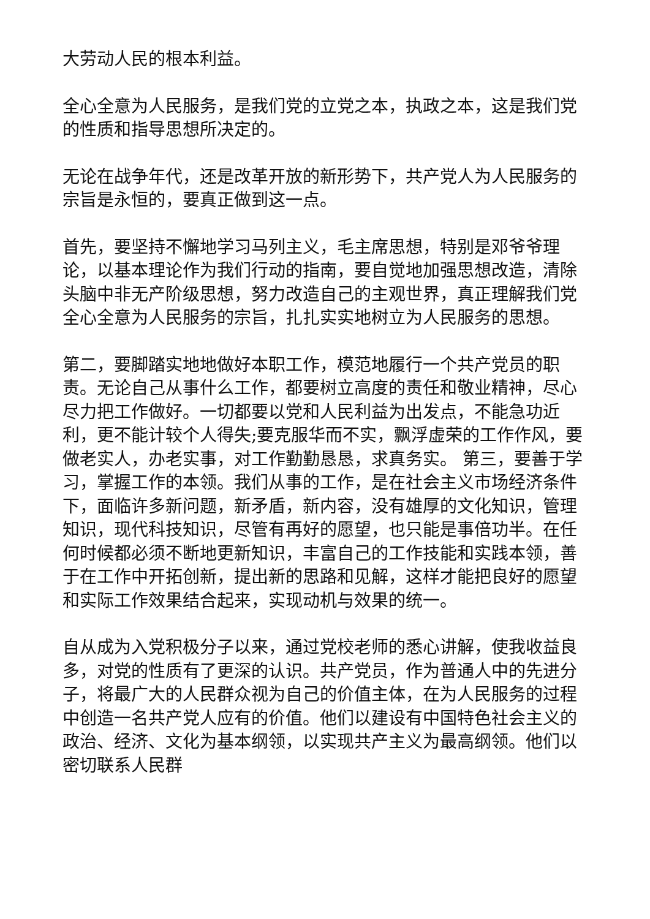大劳动人民的根本利益。
全心全意为人民服务，是我们党的立党之本，执政之本，这是我们党的性质和指导思想所决定的。
无论在战争年代，还是改革开放的新形势下，共产党人为人民服务的宗旨是永恒的，要真正做到这一点。
首先，要坚持不懈地学习马列主义，毛主席思想，特别是邓爷爷理论，以基本理论作为我们行动的指南，要自觉地加强思想改造，清除头脑中非无产阶级思想，努力改造自己的主观世界，真正理解我们党全心全意为人民服务的宗旨，扎扎实实地树立为人民服务的思想。
第二，要脚踏实地地做好本职工作，模范地履行一个共产党员的职责。无论自己从事什么工作，都要树立高度的责任和敬业精神，尽心尽力把工作做好。一切都要以党和人民利益为出发点，不能急功近利，更不能计较个人得失;要克服华而不实，飘浮虚荣的工作作风，要做老实人，办老实事，对工作勤勤恳恳，求真务实。 第三，要善于学习，掌握工作的本领。我们从事的工作，是在社会主义市场经济条件下，面临许多新问题，新矛盾，新内容，没有雄厚的文化知识，管理知识，现代科技知识，尽管有再好的愿望，也只能是事倍功半。在任何时候都必须不断地更新知识，丰富自己的工作技能和实践本领，善于在工作中开拓创新，提出新的思路和见解，这样才能把良好的愿望和实际工作效果结合起来，实现动机与效果的统一。
自从成为入党积极分子以来，通过党校老师的悉心讲解，使我收益良多，对党的性质有了更深的认识。共产党员，作为普通人中的先进分子，将最广大的人民群众视为自己的价值主体，在为人民服务的过程中创造一名共产党人应有的价值。他们以建设有中国特色社会主义的政治、经济、文化为基本纲领，以实现共产主义为最高纲领。他们以密切联系人民群